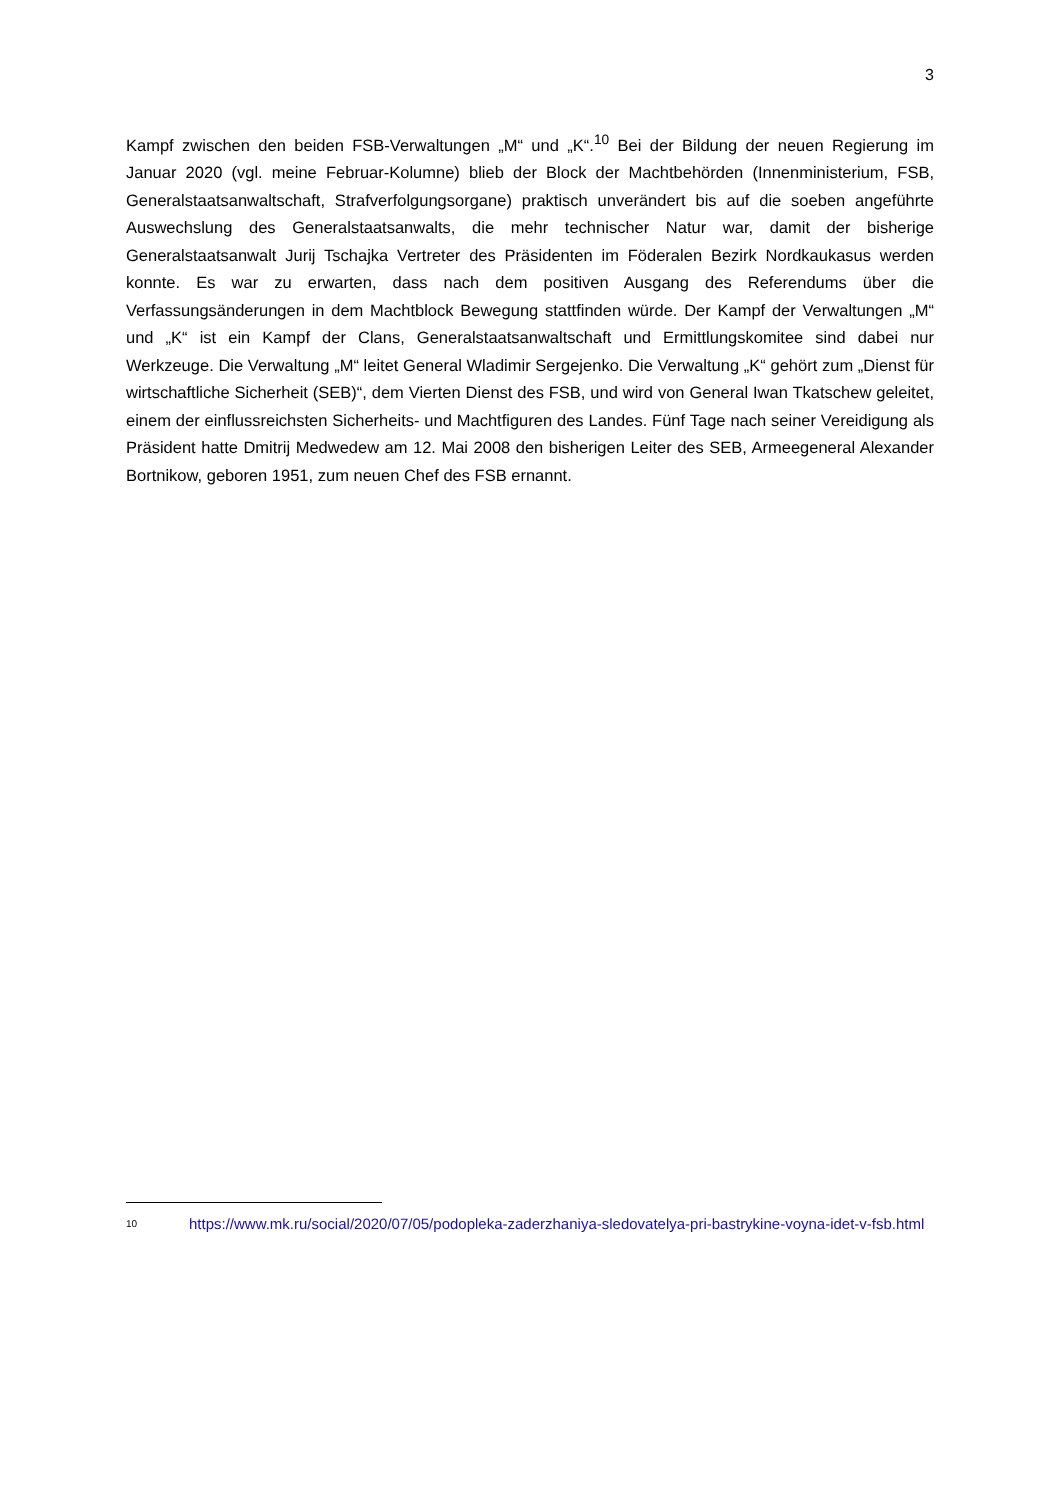3
Kampf zwischen den beiden FSB-Verwaltungen „M“ und „K“.<sup>10</sup> Bei der Bildung der neuen Regierung im Januar 2020 (vgl. meine Februar-Kolumne) blieb der Block der Machtbehörden (Innenministerium, FSB, Generalstaatsanwaltschaft, Strafverfolgungsorgane) praktisch unverändert bis auf die soeben angeführte Auswechslung des Generalstaatsanwalts, die mehr technischer Natur war, damit der bisherige Generalstaatsanwalt Jurij Tschajka Vertreter des Präsidenten im Föderalen Bezirk Nordkaukasus werden konnte. Es war zu erwarten, dass nach dem positiven Ausgang des Referendums über die Verfassungsänderungen in dem Machtblock Bewegung stattfinden würde. Der Kampf der Verwaltungen „M“ und „K“ ist ein Kampf der Clans, Generalstaatsanwaltschaft und Ermittlungskomitee sind dabei nur Werkzeuge. Die Verwaltung „M“ leitet General Wladimir Sergejenko. Die Verwaltung „K“ gehört zum „Dienst für wirtschaftliche Sicherheit (SEB)“, dem Vierten Dienst des FSB, und wird von General Iwan Tkatschew geleitet, einem der einflussreichsten Sicherheits- und Machtfiguren des Landes. Fünf Tage nach seiner Vereidigung als Präsident hatte Dmitrij Medwedew am 12. Mai 2008 den bisherigen Leiter des SEB, Armeegeneral Alexander Bortnikow, geboren 1951, zum neuen Chef des FSB ernannt.
10 https://www.mk.ru/social/2020/07/05/podopleka-zaderzhaniya-sledovatelya-pri-bastrykine-voyna-idet-v-fsb.html